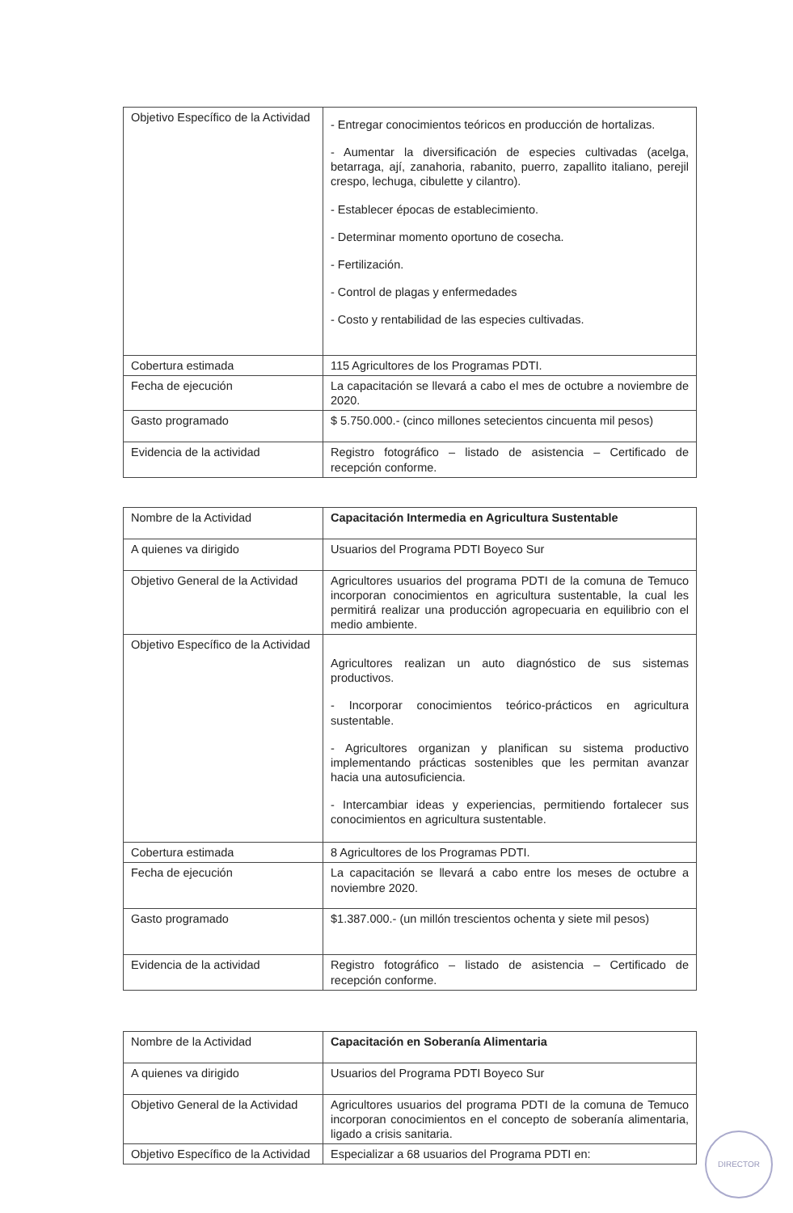| Objetivo Específico de la Actividad | - Entregar conocimientos teóricos en producción de hortalizas. - Aumentar la diversificación de especies cultivadas (acelga, betarraga, ají, zanahoria, rabanito, puerro, zapallito italiano, perejil crespo, lechuga, cibulette y cilantro). - Establecer épocas de establecimiento. - Determinar momento oportuno de cosecha. - Fertilización. - Control de plagas y enfermedades - Costo y rentabilidad de las especies cultivadas. |
| Cobertura estimada | 115 Agricultores de los Programas PDTI. |
| Fecha de ejecución | La capacitación se llevará a cabo el mes de octubre a noviembre de 2020. |
| Gasto programado | $ 5.750.000.- (cinco millones setecientos cincuenta mil pesos) |
| Evidencia de la actividad | Registro fotográfico – listado de asistencia – Certificado de recepción conforme. |
| Nombre de la Actividad | Capacitación Intermedia en Agricultura Sustentable |
| A quienes va dirigido | Usuarios del Programa PDTI Boyeco Sur |
| Objetivo General de la Actividad | Agricultores usuarios del programa PDTI de la comuna de Temuco incorporan conocimientos en agricultura sustentable, la cual les permitirá realizar una producción agropecuaria en equilibrio con el medio ambiente. |
| Objetivo Específico de la Actividad | Agricultores realizan un auto diagnóstico de sus sistemas productivos. - Incorporar conocimientos teórico-prácticos en agricultura sustentable. - Agricultores organizan y planifican su sistema productivo implementando prácticas sostenibles que les permitan avanzar hacia una autosuficiencia. - Intercambiar ideas y experiencias, permitiendo fortalecer sus conocimientos en agricultura sustentable. |
| Cobertura estimada | 8 Agricultores de los Programas PDTI. |
| Fecha de ejecución | La capacitación se llevará a cabo entre los meses de octubre a noviembre 2020. |
| Gasto programado | $1.387.000.- (un millón trescientos ochenta y siete mil pesos) |
| Evidencia de la actividad | Registro fotográfico – listado de asistencia – Certificado de recepción conforme. |
| Nombre de la Actividad | Capacitación en Soberanía Alimentaria |
| A quienes va dirigido | Usuarios del Programa PDTI Boyeco Sur |
| Objetivo General de la Actividad | Agricultores usuarios del programa PDTI de la comuna de Temuco incorporan conocimientos en el concepto de soberanía alimentaria, ligado a crisis sanitaria. |
| Objetivo Específico de la Actividad | Especializar a 68 usuarios del Programa PDTI en: |
DIRECTOR